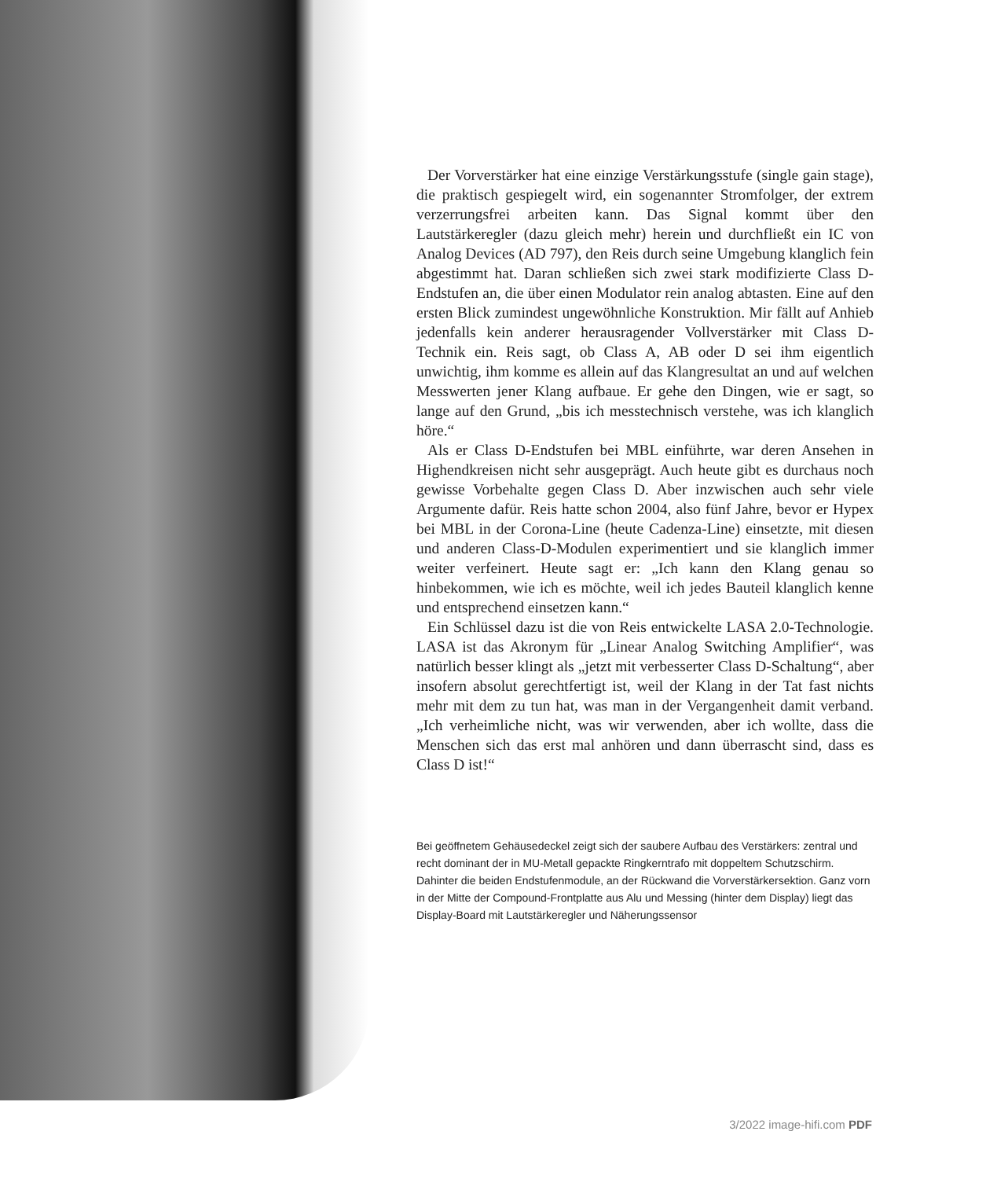Der Vorverstärker hat eine einzige Verstärkungsstufe (single gain stage), die praktisch gespiegelt wird, ein sogenannter Stromfolger, der extrem verzerrungsfrei arbeiten kann. Das Signal kommt über den Lautstärkeregler (dazu gleich mehr) herein und durchfließt ein IC von Analog Devices (AD 797), den Reis durch seine Umgebung klanglich fein abgestimmt hat. Daran schließen sich zwei stark modifizierte Class D-Endstufen an, die über einen Modulator rein analog abtasten. Eine auf den ersten Blick zumindest ungewöhnliche Konstruktion. Mir fällt auf Anhieb jedenfalls kein anderer herausragender Vollverstärker mit Class D-Technik ein. Reis sagt, ob Class A, AB oder D sei ihm eigentlich unwichtig, ihm komme es allein auf das Klangresultat an und auf welchen Messwerten jener Klang aufbaue. Er gehe den Dingen, wie er sagt, so lange auf den Grund, „bis ich messtechnisch verstehe, was ich klanglich höre.“
Als er Class D-Endstufen bei MBL einführte, war deren Ansehen in Highendkreisen nicht sehr ausgeprägt. Auch heute gibt es durchaus noch gewisse Vorbehalte gegen Class D. Aber inzwischen auch sehr viele Argumente dafür. Reis hatte schon 2004, also fünf Jahre, bevor er Hypex bei MBL in der Corona-Line (heute Cadenza-Line) einsetzte, mit diesen und anderen Class-D-Modulen experimentiert und sie klanglich immer weiter verfeinert. Heute sagt er: „Ich kann den Klang genau so hinbekommen, wie ich es möchte, weil ich jedes Bauteil klanglich kenne und entsprechend einsetzen kann.“
Ein Schlüssel dazu ist die von Reis entwickelte LASA 2.0-Technologie. LASA ist das Akronym für „Linear Analog Switching Amplifier“, was natürlich besser klingt als „jetzt mit verbesserter Class D-Schaltung“, aber insofern absolut gerechtfertigt ist, weil der Klang in der Tat fast nichts mehr mit dem zu tun hat, was man in der Vergangenheit damit verband. „Ich verheimliche nicht, was wir verwenden, aber ich wollte, dass die Menschen sich das erst mal anhören und dann überrascht sind, dass es Class D ist!“
Bei geöffnetem Gehäusedeckel zeigt sich der saubere Aufbau des Verstärkers: zentral und recht dominant der in MU-Metall gepackte Ringkerntrafo mit doppeltem Schutzschirm. Dahinter die beiden Endstufenmodule, an der Rückwand die Vorverstärkersektion. Ganz vorn in der Mitte der Compound-Frontplatte aus Alu und Messing (hinter dem Display) liegt das Display-Board mit Lautstärkeregler und Näherungssensor
3/2022 image-hifi.com PDF